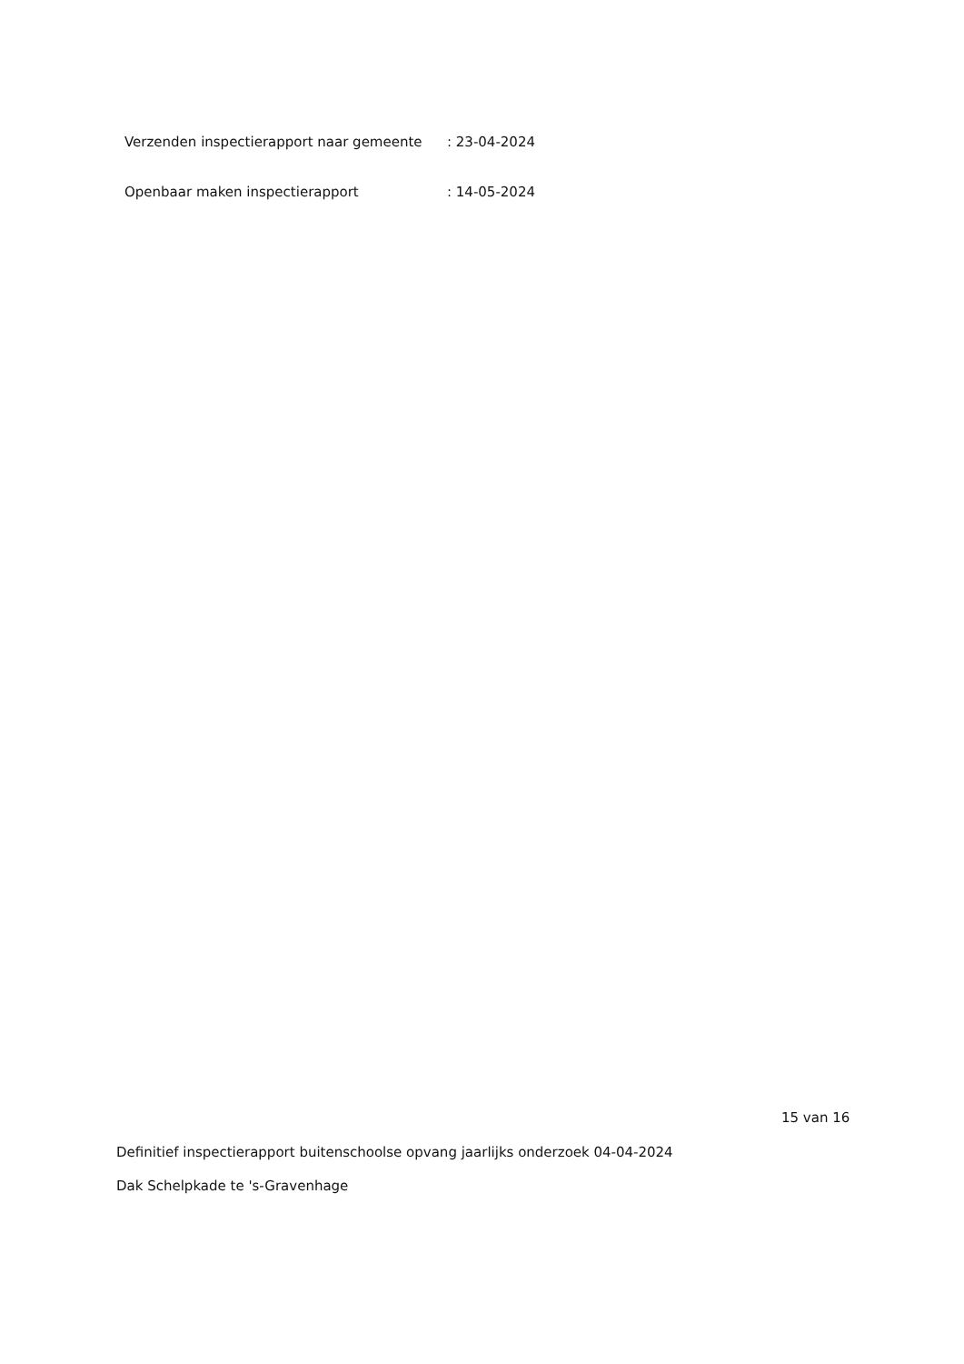Verzenden inspectierapport naar gemeente
: 23-04-2024
Openbaar maken inspectierapport : 14-05-2024
15 van 16
Definitief inspectierapport buitenschoolse opvang jaarlijks onderzoek 04-04-2024
Dak Schelpkade te 's-Gravenhage